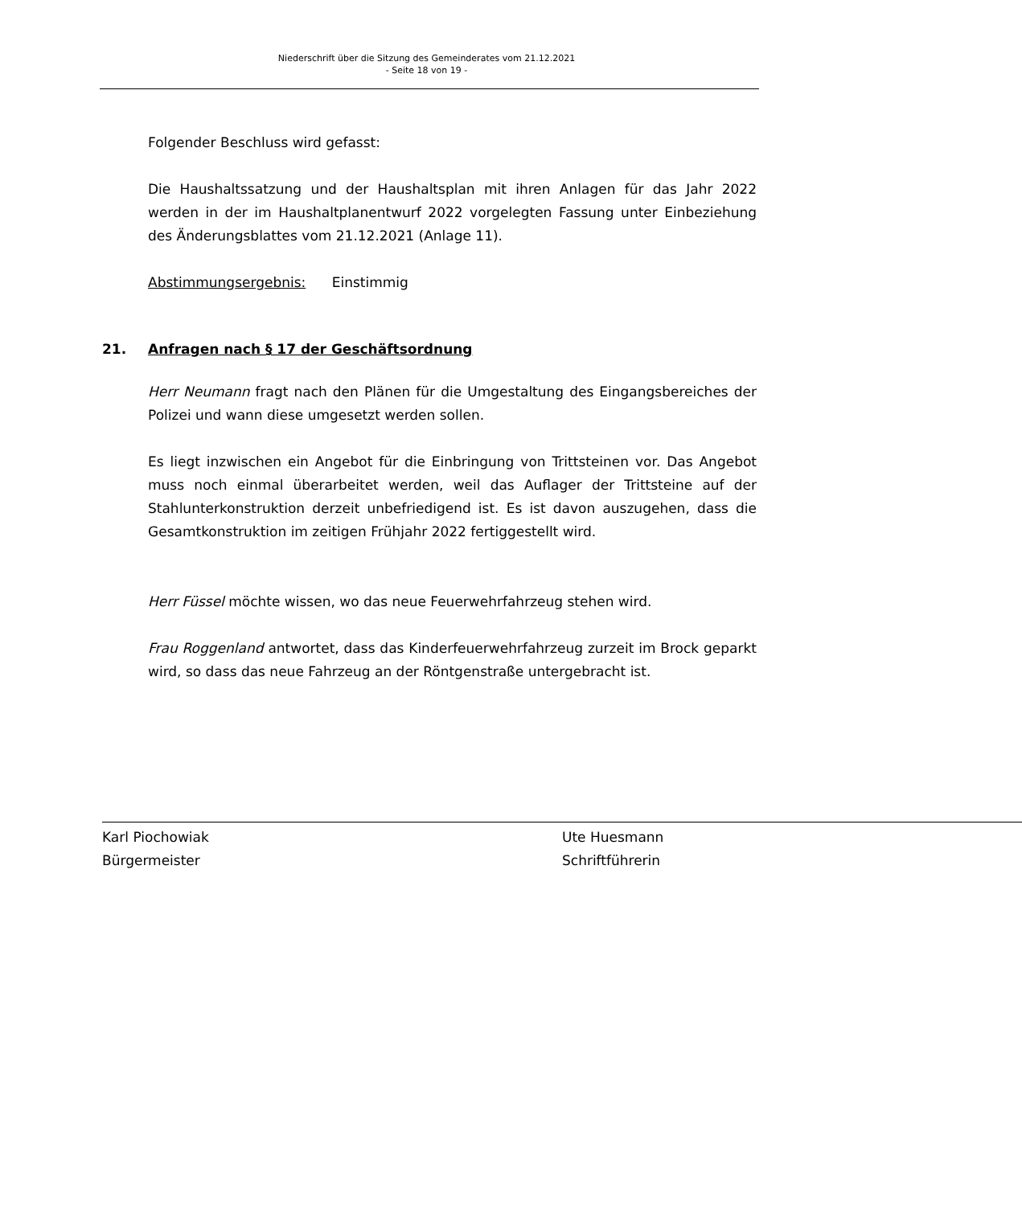Niederschrift über die Sitzung des Gemeinderates vom 21.12.2021
- Seite 18 von 19 -
Folgender Beschluss wird gefasst:
Die Haushaltssatzung und der Haushaltsplan mit ihren Anlagen für das Jahr 2022 werden in der im Haushaltplanentwurf 2022 vorgelegten Fassung unter Einbeziehung des Änderungsblattes vom 21.12.2021 (Anlage 11).
Abstimmungsergebnis: Einstimmig
21. Anfragen nach § 17 der Geschäftsordnung
Herr Neumann fragt nach den Plänen für die Umgestaltung des Eingangsbereiches der Polizei und wann diese umgesetzt werden sollen.
Es liegt inzwischen ein Angebot für die Einbringung von Trittsteinen vor. Das Angebot muss noch einmal überarbeitet werden, weil das Auflager der Trittsteine auf der Stahlunterkonstruktion derzeit unbefriedigend ist. Es ist davon auszugehen, dass die Gesamtkonstruktion im zeitigen Frühjahr 2022 fertiggestellt wird.
Herr Füssel möchte wissen, wo das neue Feuerwehrfahrzeug stehen wird.
Frau Roggenland antwortet, dass das Kinderfeuerwehrfahrzeug zurzeit im Brock geparkt wird, so dass das neue Fahrzeug an der Röntgenstraße untergebracht ist.
Karl Piochowiak
Bürgermeister
Ute Huesmann
Schriftführerin